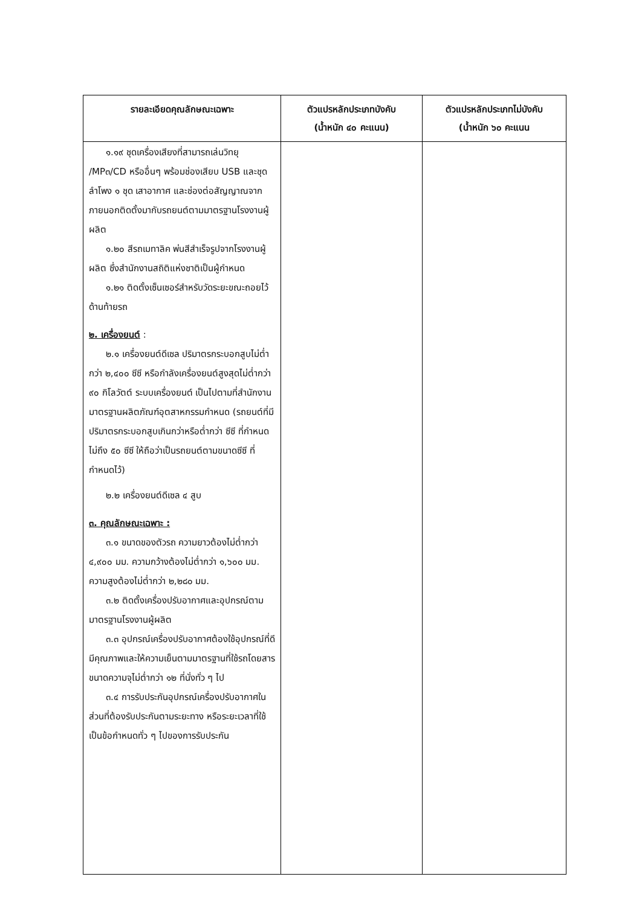| รายละเอียดคุณลักษณะเฉพาะ | ตัวแปรหลักประเภทบังคับ (น้ำหนัก ๔๐ คะแนน) | ตัวแปรหลักประเภทไม่บังคับ (น้ำหนัก ๖๐ คะแนน |
| --- | --- | --- |
| ๑.๑๙ ชุดเครื่องเสียงที่สามารถเล่นวิทยุ /MP๓/CD หรืออื่นๆ พร้อมช่องเสียบ USB และชุดลำโพง ๑ ชุด เสาอากาศ และช่องต่อสัญญาณจากภายนอกติดตั้งมากับรถยนต์ตามมาตรฐานโรงงานผู้ผลิต ๑.๒๐ สีรถเมทาลิค พ่นสีสำเร็จรูปจากโรงงานผู้ผลิต ซึ่งสำนักงานสถิติแห่งชาติเป็นผู้กำหนด ๑.๒๑ ติดตั้งเซ็นเซอร์สำหรับวัดระยะขณะถอยไว้ด้านท้ายรถ ๒. เครื่องยนต์ : ๒.๑ เครื่องยนต์ดีเซล ปริมาตรกระบอกสูบไม่ต่ำกว่า ๒,๔๐๐ ซีซี หรือกำลังเครื่องยนต์สูงสุดไม่ต่ำกว่า ๙๐ กิโลวัตต์ ระบบเครื่องยนต์ เป็นไปตามที่สำนักงานมาตรฐานผลิตภัณฑ์อุตสาหกรรมกำหนด (รถยนต์ที่มีปริมาตรกระบอกสูบเกินกว่าหรือต่ำกว่า ซีซี ที่กำหนด ไม่ถึง ๕๐ ซีซี ให้ถือว่าเป็นรถยนต์ตามขนาดซีซี ที่กำหนดไว้) ๒.๒ เครื่องยนต์ดีเซล ๔ สูบ ๓. คุณลักษณะเฉพาะ : ๓.๑ ขนาดของตัวรถ ความยาวต้องไม่ต่ำกว่า ๔,๙๐๐ มม. ความกว้างต้องไม่ต่ำกว่า ๑,๖๐๐ มม. ความสูงต้องไม่ต่ำกว่า ๒,๒๘๐ มม. ๓.๒ ติดตั้งเครื่องปรับอากาศและอุปกรณ์ตามมาตรฐานโรงงานผู้ผลิต ๓.๓ อุปกรณ์เครื่องปรับอากาศต้องใช้อุปกรณ์ที่ดีมีคุณภาพและให้ความเย็นตามมาตรฐานที่ใช้รถโดยสารขนาดความจุไม่ต่ำกว่า ๑๒ ที่นั่งทั่ว ๆ ไป ๓.๔ การรับประกันอุปกรณ์เครื่องปรับอากาศในส่วนที่ต้องรับประกันตามระยะทาง หรือระยะเวลาที่ใช้เป็นข้อกำหนดทั่ว ๆ ไปของการรับประกัน | | |